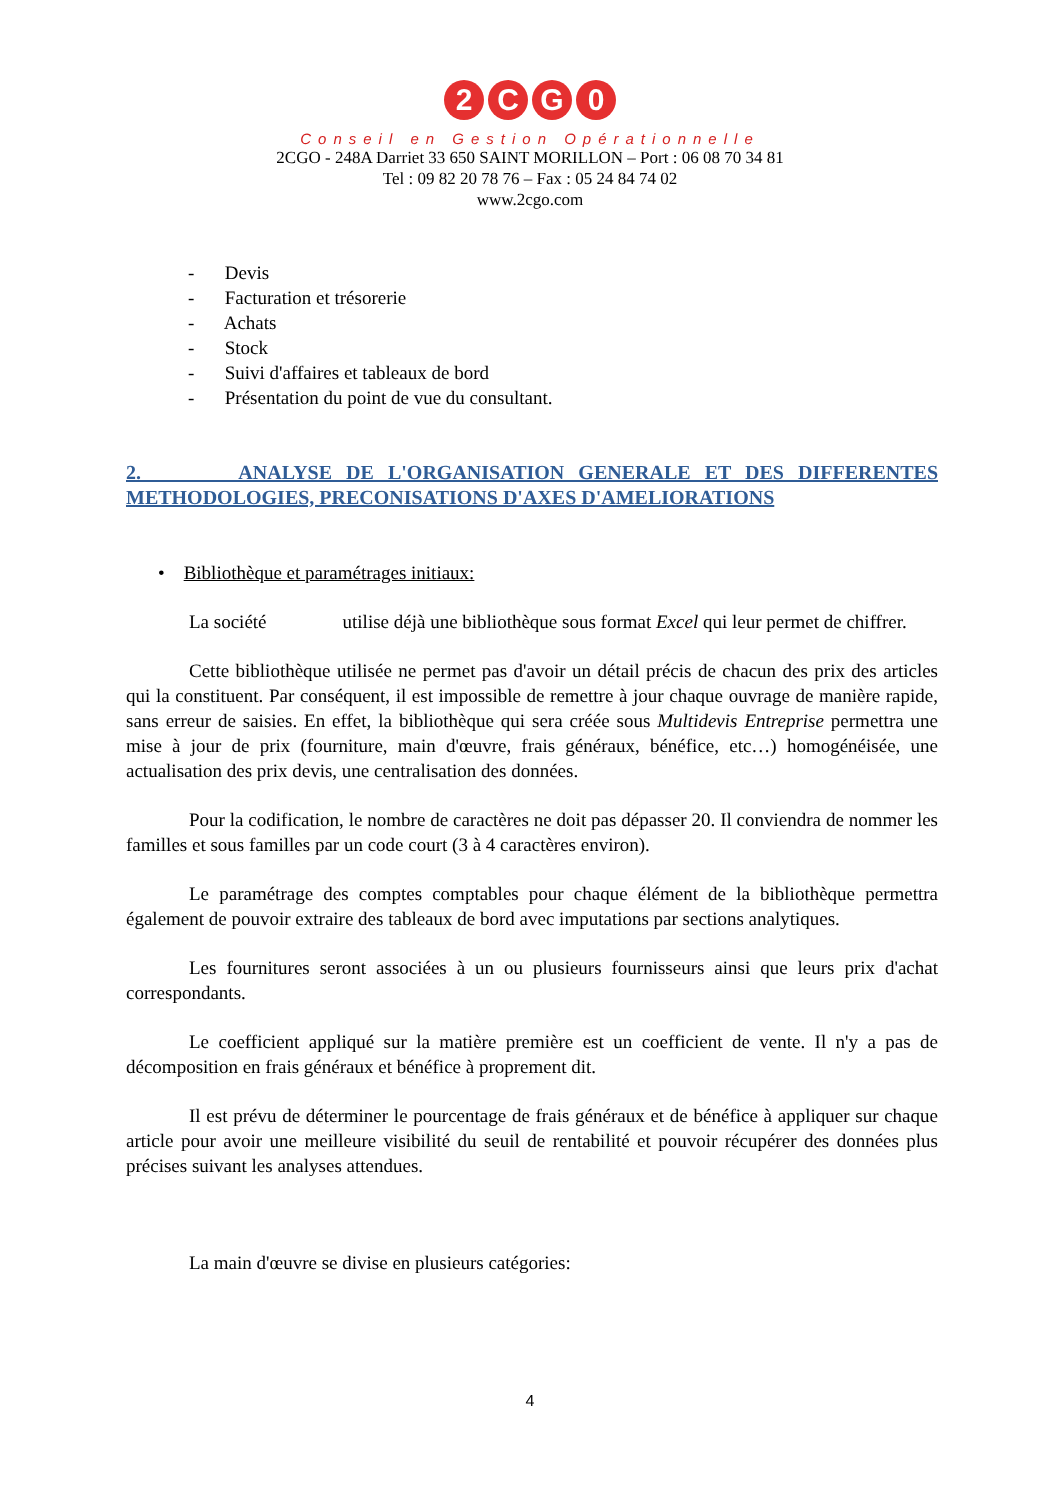2 CG 0
Conseil en Gestion Opérationnelle
2CGO - 248A Darriet 33 650 SAINT MORILLON – Port : 06 08 70 34 81
Tel : 09 82 20 78 76 – Fax : 05 24 84 74 02
www.2cgo.com
- Devis
- Facturation et trésorerie
- Achats
- Stock
- Suivi d'affaires et tableaux de bord
- Présentation du point de vue du consultant.
2. ANALYSE DE L'ORGANISATION GENERALE ET DES DIFFERENTES METHODOLOGIES, PRECONISATIONS D'AXES D'AMELIORATIONS
• Bibliothèque et paramétrages initiaux:
La société utilise déjà une bibliothèque sous format Excel qui leur permet de chiffrer.
Cette bibliothèque utilisée ne permet pas d'avoir un détail précis de chacun des prix des articles qui la constituent. Par conséquent, il est impossible de remettre à jour chaque ouvrage de manière rapide, sans erreur de saisies. En effet, la bibliothèque qui sera créée sous Multidevis Entreprise permettra une mise à jour de prix (fourniture, main d'œuvre, frais généraux, bénéfice, etc…) homogénéisée, une actualisation des prix devis, une centralisation des données.
Pour la codification, le nombre de caractères ne doit pas dépasser 20. Il conviendra de nommer les familles et sous familles par un code court (3 à 4 caractères environ).
Le paramétrage des comptes comptables pour chaque élément de la bibliothèque permettra également de pouvoir extraire des tableaux de bord avec imputations par sections analytiques.
Les fournitures seront associées à un ou plusieurs fournisseurs ainsi que leurs prix d'achat correspondants.
Le coefficient appliqué sur la matière première est un coefficient de vente. Il n'y a pas de décomposition en frais généraux et bénéfice à proprement dit.
Il est prévu de déterminer le pourcentage de frais généraux et de bénéfice à appliquer sur chaque article pour avoir une meilleure visibilité du seuil de rentabilité et pouvoir récupérer des données plus précises suivant les analyses attendues.
La main d'œuvre se divise en plusieurs catégories:
4